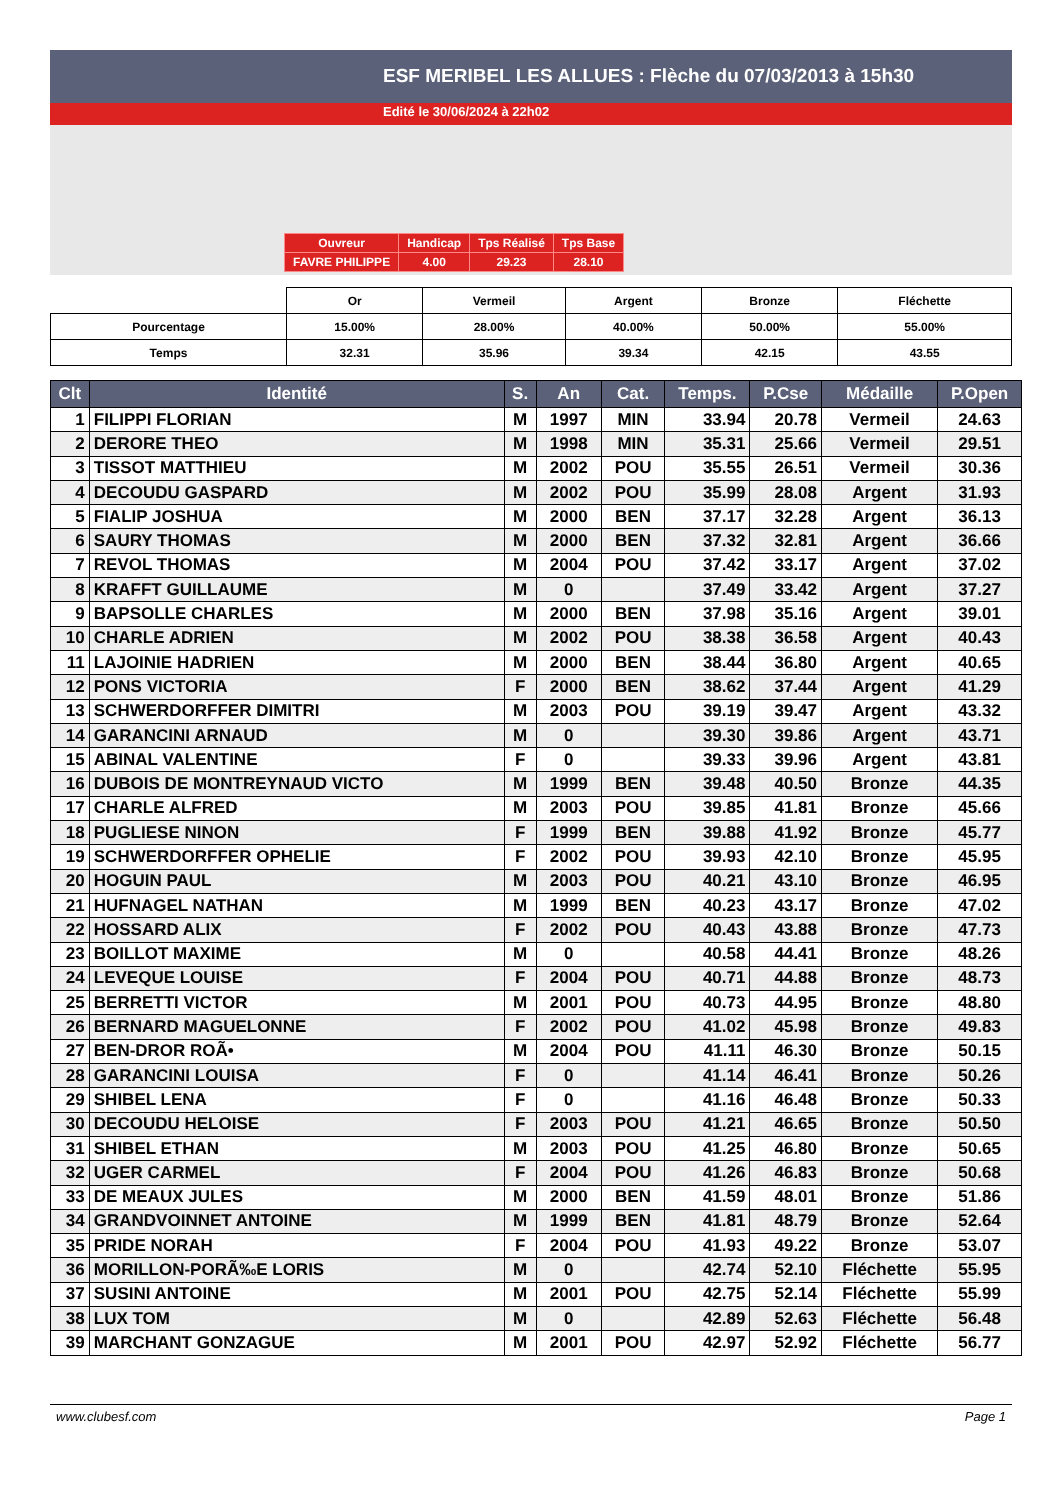ESF MERIBEL LES ALLUES : Flèche du 07/03/2013 à 15h30
Edité le 30/06/2024 à 22h02
| Ouvreur | Handicap | Tps Réalisé | Tps Base |
| FAVRE PHILIPPE | 4.00 | 29.23 | 28.10 |
| | Or | Vermeil | Argent | Bronze | Fléchette |
| Pourcentage | 15.00% | 28.00% | 40.00% | 50.00% | 55.00% |
| Temps | 32.31 | 35.96 | 39.34 | 42.15 | 43.55 |
| Clt | Identité | S. | An | Cat. | Temps. | P.Cse | Médaille | P.Open |
| --- | --- | --- | --- | --- | --- | --- | --- | --- |
| 1 | FILIPPI FLORIAN | M | 1997 | MIN | 33.94 | 20.78 | Vermeil | 24.63 |
| 2 | DERORE THEO | M | 1998 | MIN | 35.31 | 25.66 | Vermeil | 29.51 |
| 3 | TISSOT MATTHIEU | M | 2002 | POU | 35.55 | 26.51 | Vermeil | 30.36 |
| 4 | DECOUDU GASPARD | M | 2002 | POU | 35.99 | 28.08 | Argent | 31.93 |
| 5 | FIALIP JOSHUA | M | 2000 | BEN | 37.17 | 32.28 | Argent | 36.13 |
| 6 | SAURY THOMAS | M | 2000 | BEN | 37.32 | 32.81 | Argent | 36.66 |
| 7 | REVOL THOMAS | M | 2004 | POU | 37.42 | 33.17 | Argent | 37.02 |
| 8 | KRAFFT GUILLAUME | M | 0 | | 37.49 | 33.42 | Argent | 37.27 |
| 9 | BAPSOLLE CHARLES | M | 2000 | BEN | 37.98 | 35.16 | Argent | 39.01 |
| 10 | CHARLE ADRIEN | M | 2002 | POU | 38.38 | 36.58 | Argent | 40.43 |
| 11 | LAJOINIE HADRIEN | M | 2000 | BEN | 38.44 | 36.80 | Argent | 40.65 |
| 12 | PONS VICTORIA | F | 2000 | BEN | 38.62 | 37.44 | Argent | 41.29 |
| 13 | SCHWERDORFFER DIMITRI | M | 2003 | POU | 39.19 | 39.47 | Argent | 43.32 |
| 14 | GARANCINI ARNAUD | M | 0 | | 39.30 | 39.86 | Argent | 43.71 |
| 15 | ABINAL VALENTINE | F | 0 | | 39.33 | 39.96 | Argent | 43.81 |
| 16 | DUBOIS DE MONTREYNAUD VICTO | M | 1999 | BEN | 39.48 | 40.50 | Bronze | 44.35 |
| 17 | CHARLE ALFRED | M | 2003 | POU | 39.85 | 41.81 | Bronze | 45.66 |
| 18 | PUGLIESE NINON | F | 1999 | BEN | 39.88 | 41.92 | Bronze | 45.77 |
| 19 | SCHWERDORFFER OPHELIE | F | 2002 | POU | 39.93 | 42.10 | Bronze | 45.95 |
| 20 | HOGUIN PAUL | M | 2003 | POU | 40.21 | 43.10 | Bronze | 46.95 |
| 21 | HUFNAGEL NATHAN | M | 1999 | BEN | 40.23 | 43.17 | Bronze | 47.02 |
| 22 | HOSSARD ALIX | F | 2002 | POU | 40.43 | 43.88 | Bronze | 47.73 |
| 23 | BOILLOT MAXIME | M | 0 | | 40.58 | 44.41 | Bronze | 48.26 |
| 24 | LEVEQUE LOUISE | F | 2004 | POU | 40.71 | 44.88 | Bronze | 48.73 |
| 25 | BERRETTI VICTOR | M | 2001 | POU | 40.73 | 44.95 | Bronze | 48.80 |
| 26 | BERNARD MAGUELONNE | F | 2002 | POU | 41.02 | 45.98 | Bronze | 49.83 |
| 27 | BEN-DROR ROÃ• | M | 2004 | POU | 41.11 | 46.30 | Bronze | 50.15 |
| 28 | GARANCINI LOUISA | F | 0 | | 41.14 | 46.41 | Bronze | 50.26 |
| 29 | SHIBEL LENA | F | 0 | | 41.16 | 46.48 | Bronze | 50.33 |
| 30 | DECOUDU HELOISE | F | 2003 | POU | 41.21 | 46.65 | Bronze | 50.50 |
| 31 | SHIBEL ETHAN | M | 2003 | POU | 41.25 | 46.80 | Bronze | 50.65 |
| 32 | UGER CARMEL | F | 2004 | POU | 41.26 | 46.83 | Bronze | 50.68 |
| 33 | DE MEAUX JULES | M | 2000 | BEN | 41.59 | 48.01 | Bronze | 51.86 |
| 34 | GRANDVOINNET ANTOINE | M | 1999 | BEN | 41.81 | 48.79 | Bronze | 52.64 |
| 35 | PRIDE NORAH | F | 2004 | POU | 41.93 | 49.22 | Bronze | 53.07 |
| 36 | MORILLON-PORÃ‰E LORIS | M | 0 | | 42.74 | 52.10 | Fléchette | 55.95 |
| 37 | SUSINI ANTOINE | M | 2001 | POU | 42.75 | 52.14 | Fléchette | 55.99 |
| 38 | LUX TOM | M | 0 | | 42.89 | 52.63 | Fléchette | 56.48 |
| 39 | MARCHANT GONZAGUE | M | 2001 | POU | 42.97 | 52.92 | Fléchette | 56.77 |
www.clubesf.com Page 1